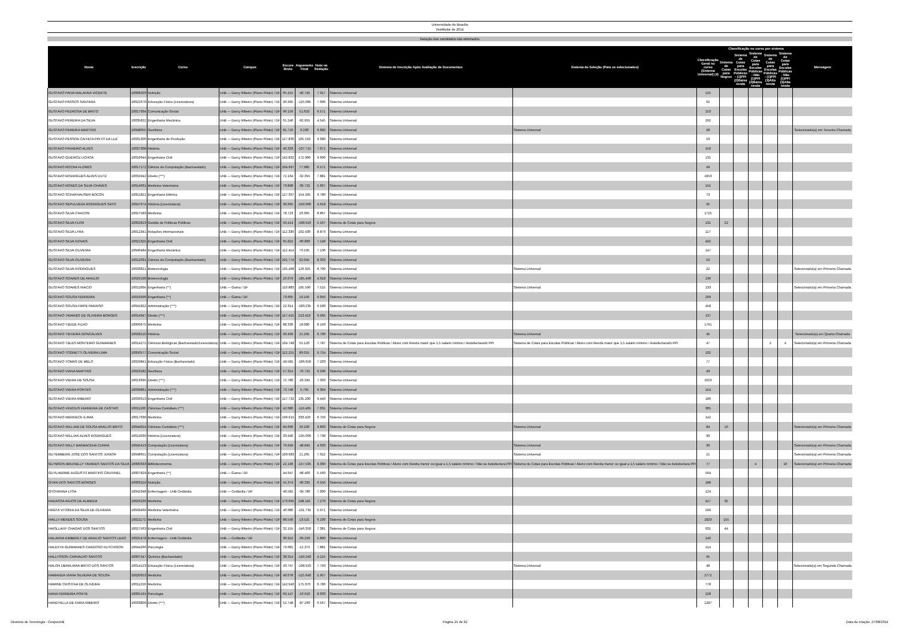Universidade de Brasília
Vestibular de 2014
Relação dos candidatos não eliminados
| Nome | Inscrição | Curso | Campus | Escore Bruto | Argumento Final | Nota na Redação | Sistema de Inscrição Após Avaliação de Documentos | Sistema de Seleção (Para os selecionados) | Classificação Geral no curso (Sistema Universal) (4) | Classificação no curso por sistema | | | | | Mensagem |
| --- | --- | --- | --- | --- | --- | --- | --- | --- | --- | --- | --- | --- | --- | --- | --- |
| | | | | | | | | | | Sistema de Cotas para Negros | Sistema de Cotas para Escolas Públicas - (1)PPI (2)Baixa renda | Sistema de Cotas para Escolas Públicas - Não (1)PPI (2)Baixa renda | Sistema de Cotas para Escolas Públicas - (1)PPI (3)Alta renda | Sistema de Cotas para Escolas Públicas - Não (1)PPI (3)Alta renda | |
| GUSTAVO PAIVA MALAFAIA VICENTE | 10008203 | Nutrição | UnB — Darcy Ribeiro (Plano Piloto) / DF | 65.415 | -46.745 | 7.917 | Sistema Universal | | 125 | | | | | | |
| GUSTAVO PASSOS SANTANA | 10022670 | Educação Física (Licenciatura) | UnB — Darcy Ribeiro (Plano Piloto) / DF | 36.995 | -125.085 | 7.096 | Sistema Universal | | 62 | | | | | | |
| GUSTAVO PEDROSA DE BRITO | 10017934 | Comunicação Social | UnB — Darcy Ribeiro (Plano Piloto) / DF | 96.156 | 51.610 | 9.571 | Sistema Universal | | 153 | | | | | | |
| GUSTAVO PEREIRA DA SILVA | 10035822 | Engenharia Mecânica | UnB — Darcy Ribeiro (Plano Piloto) / DF | 61.246 | -92.955 | 4.545 | Sistema Universal | | 292 | | | | | | |
| GUSTAVO PEREIRA MARTINS | 10048055 | Geofísica | UnB — Darcy Ribeiro (Plano Piloto) / DF | 81.716 | 6.290 | 6.682 | Sistema Universal | Sistema Universal | 28 | | | | | | Selecionado(a) em Terceira Chamada |
| GUSTAVO PESSOA CAIXETA PINTO DA LUZ | 10031300 | Engenharia de Produção | UnB — Darcy Ribeiro (Plano Piloto) / DF | 127.830 | 105.510 | 9.680 | Sistema Universal | | 53 | | | | | | |
| GUSTAVO PINHEIRO ALVES | 10037308 | História | UnB — Darcy Ribeiro (Plano Piloto) / DF | 40.333 | -137.715 | 7.071 | Sistema Universal | | 150 | | | | | | |
| GUSTAVO QUEIROZ UCHOA | 10010644 | Engenharia Civil | UnB — Darcy Ribeiro (Plano Piloto) / DF | 142.832 | 172.900 | 9.600 | Sistema Universal | | 131 | | | | | | |
| GUSTAVO ROCHA FLORES | 10017172 | Ciência da Computação (Bacharelado) | UnB — Darcy Ribeiro (Plano Piloto) / DF | 104.997 | 77.985 | 6.571 | Sistema Universal | | 49 | | | | | | |
| GUSTAVO RODRIGUES ALVES DUTZ | 10032942 | Direito (***) | UnB — Darcy Ribeiro (Plano Piloto) / DF | 72.164 | -32.355 | 7.881 | Sistema Universal | | 1053 | | | | | | |
| GUSTAVO RONES DA SILVA CHAVES | 10014631 | Medicina Veterinária | UnB — Darcy Ribeiro (Plano Piloto) / DF | 73.898 | -39.725 | 5.667 | Sistema Universal | | 155 | | | | | | |
| GUSTAVO SCHAFHAUSER BOCON | 10051821 | Engenharia Elétrica | UnB — Darcy Ribeiro (Plano Piloto) / DF | 127.397 | 154.105 | 9.786 | Sistema Universal | | 73 | | | | | | |
| GUSTAVO SEPULVEDA RODRIGUES SATO | 10047674 | História (Licenciatura) | UnB — Darcy Ribeiro (Plano Piloto) / DF | 39.665 | -150.960 | 4.618 | Sistema Universal | | 95 | | | | | | |
| GUSTAVO SILVA CHACON | 10027583 | Medicina | UnB — Darcy Ribeiro (Plano Piloto) / DF | 78.723 | 26.365 | 8.867 | Sistema Universal | | 1725 | | | | | | |
| GUSTAVO SILVA FLOR | 10002813 | Gestão de Políticas Públicas | UnB — Darcy Ribeiro (Plano Piloto) / DF | 50.414 | -108.910 | 5.167 | Sistema de Cotas para Negros | | 131 | 22 | | | | | |
| GUSTAVO SILVA LYRA | 10012341 | Relações Internacionais | UnB — Darcy Ribeiro (Plano Piloto) / DF | 112.330 | 102.430 | 8.879 | Sistema Universal | | 117 | | | | | | |
| GUSTAVO SILVA NOVAIS | 10021325 | Engenharia Civil | UnB — Darcy Ribeiro (Plano Piloto) / DF | 65.822 | -60.800 | 7.148 | Sistema Universal | | 492 | | | | | | |
| GUSTAVO SILVA OLIVEIRA | 10046484 | Engenharia Mecânica | UnB — Darcy Ribeiro (Plano Piloto) / DF | 112.414 | 76.195 | 7.136 | Sistema Universal | | 147 | | | | | | |
| GUSTAVO SILVA OLIVEIRA | 10012031 | Ciência da Computação (Bacharelado) | UnB — Darcy Ribeiro (Plano Piloto) / DF | 101.774 | 62.045 | 8.333 | Sistema Universal | | 53 | | | | | | |
| GUSTAVO SILVA RODRIGUES | 10033821 | Biotecnologia | UnB — Darcy Ribeiro (Plano Piloto) / DF | 135.498 | 126.025 | 8.700 | Sistema Universal | Sistema Universal | 22 | | | | | | Selecionado(a) em Primeira Chamada |
| GUSTAVO SOARES DE ARAUJO | 10029190 | Biotecnologia | UnB — Darcy Ribeiro (Plano Piloto) / DF | 26.079 | -185.490 | 4.018 | Sistema Universal | | 136 | | | | | | |
| GUSTAVO SOARES INACIO | 10011004 | Engenharia (**) | UnB — Gama / DF | 110.883 | 105.590 | 7.515 | Sistema Universal | Sistema Universal | 133 | | | | | | Selecionado(a) em Primeira Chamada |
| GUSTAVO SOUSA FERREIRA | 10016996 | Engenharia (**) | UnB — Gama / DF | 73.665 | 19.165 | 9.056 | Sistema Universal | | 299 | | | | | | |
| GUSTAVO SOUSA FIRPE PARAISO | 10041822 | Administração (***) | UnB — Darcy Ribeiro (Plano Piloto) / DF | 22.314 | -183.235 | 6.500 | Sistema Universal | | 458 | | | | | | |
| GUSTAVO TAVARES DE OLIVEIRA BORGES | 10014947 | Direito (***) | UnB — Darcy Ribeiro (Plano Piloto) / DF | 157.415 | 213.410 | 9.565 | Sistema Universal | | 137 | | | | | | |
| GUSTAVO TEDDE FILHO | 10009675 | Medicina | UnB — Darcy Ribeiro (Plano Piloto) / DF | 88.330 | 18.080 | 8.193 | Sistema Universal | | 1791 | | | | | | |
| GUSTAVO TEIXEIRA GONCALVES | 10028210 | História | UnB — Darcy Ribeiro (Plano Piloto) / DF | 93.499 | 21.295 | 6.700 | Sistema Universal | Sistema Universal | 45 | | | | | | Selecionado(a) em Quarta Chamada |
| GUSTAVO TELES MONTEIRO GUIMARAES | 10014272 | Ciências Biológicas (Bacharelado/Licenciatura) | UnB — Darcy Ribeiro (Plano Piloto) / DF | 104.748 | 55.120 | 7.787 | Sistema de Cotas para Escolas Públicas / Aluno com Renda maior que 1,5 salário mínimo / Autodeclarado PPI | Sistema de Cotas para Escolas Públicas / Aluno com Renda maior que 1,5 salário mínimo / Autodeclarado PPI | 47 | | | | 2 | 4 | Selecionado(a) em Primeira Chamada |
| GUSTAVO TOGNETTI OLIVEIRA LIMA | 10050577 | Comunicação Social | UnB — Darcy Ribeiro (Plano Piloto) / DF | 112.215 | 89.015 | 9.724 | Sistema Universal | | 102 | | | | | | |
| GUSTAVO TOMAS DE MELO | 10029841 | Educação Física (Bacharelado) | UnB — Darcy Ribeiro (Plano Piloto) / DF | 49.581 | -106.650 | 7.203 | Sistema Universal | | 77 | | | | | | |
| GUSTAVO VIANA MARTINS | 10023282 | Geofísica | UnB — Darcy Ribeiro (Plano Piloto) / DF | 57.314 | -70.725 | 6.500 | Sistema Universal | | 43 | | | | | | |
| GUSTAVO VIEIRA DE SOUSA | 10013395 | Direito (***) | UnB — Darcy Ribeiro (Plano Piloto) / DF | 75.780 | -26.345 | 7.333 | Sistema Universal | | 1023 | | | | | | |
| GUSTAVO VIEIRA PONTES | 10039861 | Administração (***) | UnB — Darcy Ribeiro (Plano Piloto) / DF | 73.748 | 5.765 | 9.304 | Sistema Universal | | 154 | | | | | | |
| GUSTAVO VIEIRA RIBEIRO | 10033613 | Engenharia Civil | UnB — Darcy Ribeiro (Plano Piloto) / DF | 127.732 | 135.200 | 9.440 | Sistema Universal | | 186 | | | | | | |
| GUSTAVO VINICIUS FERREIRA DE CASTRO | 10011160 | Ciências Contábeis (***) | UnB — Darcy Ribeiro (Plano Piloto) / DF | 42.080 | -119.465 | 7.031 | Sistema Universal | | 305 | | | | | | |
| GUSTAVO WERNECK EJIMA | 10017630 | Medicina | UnB — Darcy Ribeiro (Plano Piloto) / DF | 196.915 | 333.420 | 6.750 | Sistema Universal | | 142 | | | | | | |
| GUSTAVO WILLIAM DE SOUSA ARAUJO BRITO | 10044024 | Ciências Contábeis (***) | UnB — Darcy Ribeiro (Plano Piloto) / DF | 84.690 | 26.100 | 9.833 | Sistema de Cotas para Negros | Sistema Universal | 84 | 10 | | | | | Selecionado(a) em Primeira Chamada |
| GUSTAVO WILLIAN ALVES RODRIGUES | 10014039 | História (Licenciatura) | UnB — Darcy Ribeiro (Plano Piloto) / DF | 33.940 | -135.060 | 7.738 | Sistema Universal | | 90 | | | | | | |
| GUSTAVO WILLY BARBACENA CUNHA | 10045413 | Computação (Licenciatura) | UnB — Darcy Ribeiro (Plano Piloto) / DF | 70.649 | -48.845 | 4.633 | Sistema Universal | Sistema Universal | 39 | | | | | | Selecionado(a) em Primeira Chamada |
| GUTEMBERG JOSE DOS SANTOS JUNIOR | 10048651 | Computação (Licenciatura) | UnB — Darcy Ribeiro (Plano Piloto) / DF | 100.983 | 21.205 | 7.622 | Sistema Universal | Sistema Universal | 21 | | | | | | Selecionado(a) em Primeira Chamada |
| GUYBSON BRUNELLY TAVARES SANTOS DA SILVA | 10000333 | Biblioteconomia | UnB — Darcy Ribeiro (Plano Piloto) / DF | 22.196 | -157.535 | 9.360 | Sistema de Cotas para Escolas Públicas / Aluno com Renda menor ou igual a 1,5 salário mínimo / Não se Autodeclara PPI | Sistema de Cotas para Escolas Públicas / Aluno com Renda menor ou igual a 1,5 salário mínimo / Não se Autodeclara PPI | 77 | | | 4 | | 10 | Selecionado(a) em Primeira Chamada |
| GUYLHERME AUGUSTO MARTINS CRUVINEL | 10007829 | Engenharia (**) | UnB — Gama / DF | 44.647 | -98.400 | 5.560 | Sistema Universal | | 564 | | | | | | |
| GYAN DOS SANTOS BORGES | 10003159 | Nutrição | UnB — Darcy Ribeiro (Plano Piloto) / DF | 55.374 | -90.335 | 6.556 | Sistema Universal | | 188 | | | | | | |
| GYOVANNA LYSA | 10042348 | Enfermagem - UnB Ceilândia | UnB — Ceilândia / DF | 40.581 | -34.780 | 7.000 | Sistema Universal | | 124 | | | | | | |
| HADASSA ANJOS DE ALMEIDA | 10026239 | Medicina | UnB — Darcy Ribeiro (Plano Piloto) / DF | 176.665 | 248.145 | 7.270 | Sistema de Cotas para Negros | | 417 | 35 | | | | | |
| HAGTA VITORIA DA SILVA DE OLIVEIRA | 10043469 | Medicina Veterinária | UnB — Darcy Ribeiro (Plano Piloto) / DF | 40.080 | -131.735 | 5.971 | Sistema Universal | | 299 | | | | | | |
| HAILLY MENDES SOUSA | 10021172 | Medicina | UnB — Darcy Ribeiro (Plano Piloto) / DF | 88.540 | 13.525 | 6.100 | Sistema de Cotas para Negros | | 1829 | 155 | | | | | |
| HAISLLANY CHAGAS DOS SANTOS | 10027563 | Engenharia Civil | UnB — Darcy Ribeiro (Plano Piloto) / DF | 32.155 | -146.350 | 7.381 | Sistema de Cotas para Negros | | 631 | 44 | | | | | |
| HALANNA KIMBERLY DE ARAUJO SANTOS LEAO | 10025478 | Enfermagem - UnB Ceilândia | UnB — Ceilândia / DF | 30.922 | -69.250 | 5.800 | Sistema Universal | | 146 | | | | | | |
| HALEXYA GUIMARAES CARDOSO HUTCHISON | 10044266 | Psicologia | UnB — Darcy Ribeiro (Plano Piloto) / DF | 79.081 | -12.375 | 7.881 | Sistema Universal | | 214 | | | | | | |
| HALLYSSON CARVALHO SANTOS | 10007547 | Química (Bacharelado) | UnB — Darcy Ribeiro (Plano Piloto) / DF | 38.314 | -149.240 | 4.215 | Sistema Universal | | 95 | | | | | | |
| HALON UBIRAJARA BRITO DOS SANTOS | 10014123 | Educação Física (Licenciatura) | UnB — Darcy Ribeiro (Plano Piloto) / DF | 43.747 | -108.910 | 7.793 | Sistema Universal | Sistema Universal | 48 | | | | | | Selecionado(a) em Segunda Chamada |
| HAMANDA VIANA SILVEIRA DE SOUSA | 10020653 | Medicina | UnB — Darcy Ribeiro (Plano Piloto) / DF | 40.078 | -125.640 | 5.957 | Sistema Universal | | 2772 | | | | | | |
| HAMINE CRISTINA DE OLIVEIRA | 10011259 | Medicina | UnB — Darcy Ribeiro (Plano Piloto) / DF | 142.940 | 175.070 | 6.786 | Sistema Universal | | 778 | | | | | | |
| HANA FERREIRA PONTE | 10005191 | Psicologia | UnB — Darcy Ribeiro (Plano Piloto) / DF | 69.147 | -16.610 | 8.033 | Sistema Universal | | 228 | | | | | | |
| HANDYELLA DE FARIA RIBEIRO | 10033806 | Direito (***) | UnB — Darcy Ribeiro (Plano Piloto) / DF | 52.748 | -87.260 | 6.567 | Sistema Universal | | 1287 | | | | | | |
Diretoria de Tecnologia - CespeUnB Página 25 de 32 Data de criação: 27/08/2014